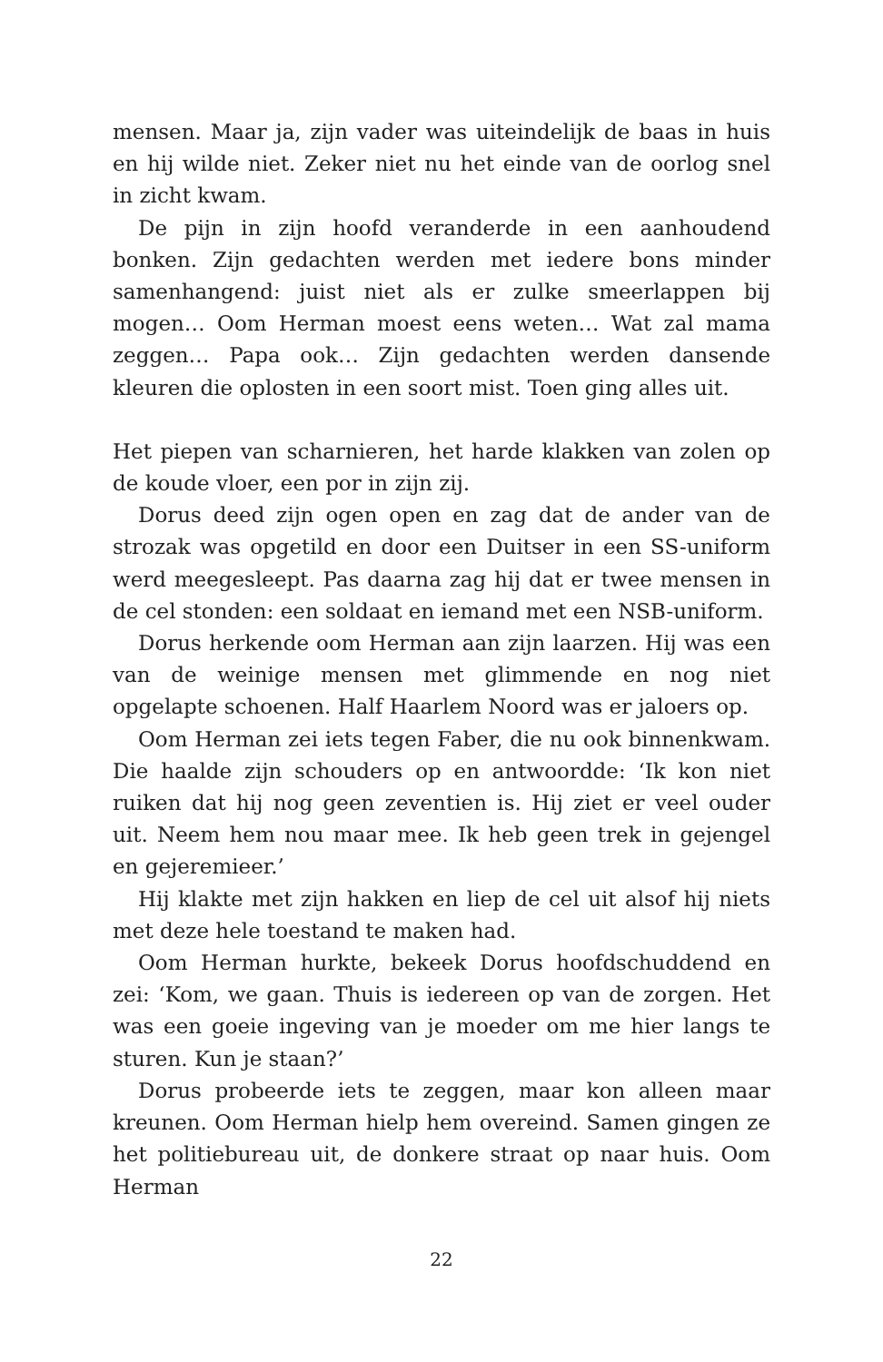mensen. Maar ja, zijn vader was uiteindelijk de baas in huis en hij wilde niet. Zeker niet nu het einde van de oorlog snel in zicht kwam.
De pijn in zijn hoofd veranderde in een aanhoudend bonken. Zijn gedachten werden met iedere bons minder samenhangend: juist niet als er zulke smeerlappen bij mogen… Oom Herman moest eens weten… Wat zal mama zeggen… Papa ook… Zijn gedachten werden dansende kleuren die oplosten in een soort mist. Toen ging alles uit.
Het piepen van scharnieren, het harde klakken van zolen op de koude vloer, een por in zijn zij.
Dorus deed zijn ogen open en zag dat de ander van de stro­zak was opgetild en door een Duitser in een SS-uniform werd meegesleept. Pas daarna zag hij dat er twee mensen in de cel stonden: een soldaat en iemand met een NSB-uniform.
Dorus herkende oom Herman aan zijn laarzen. Hij was een van de weinige mensen met glimmende en nog niet opgelapte schoenen. Half Haarlem Noord was er jaloers op.
Oom Herman zei iets tegen Faber, die nu ook binnenkwam. Die haalde zijn schouders op en antwoordde: ‘Ik kon niet ruiken dat hij nog geen zeventien is. Hij ziet er veel ouder uit. Neem hem nou maar mee. Ik heb geen trek in gejengel en gejeremieer.’
Hij klakte met zijn hakken en liep de cel uit alsof hij niets met deze hele toestand te maken had.
Oom Herman hurkte, bekeek Dorus hoofdschuddend en zei: ‘Kom, we gaan. Thuis is iedereen op van de zorgen. Het was een goeie ingeving van je moeder om me hier langs te sturen. Kun je staan?’
Dorus probeerde iets te zeggen, maar kon alleen maar kreu­nen. Oom Herman hielp hem overeind. Samen gingen ze het politiebureau uit, de donkere straat op naar huis. Oom Herman
22